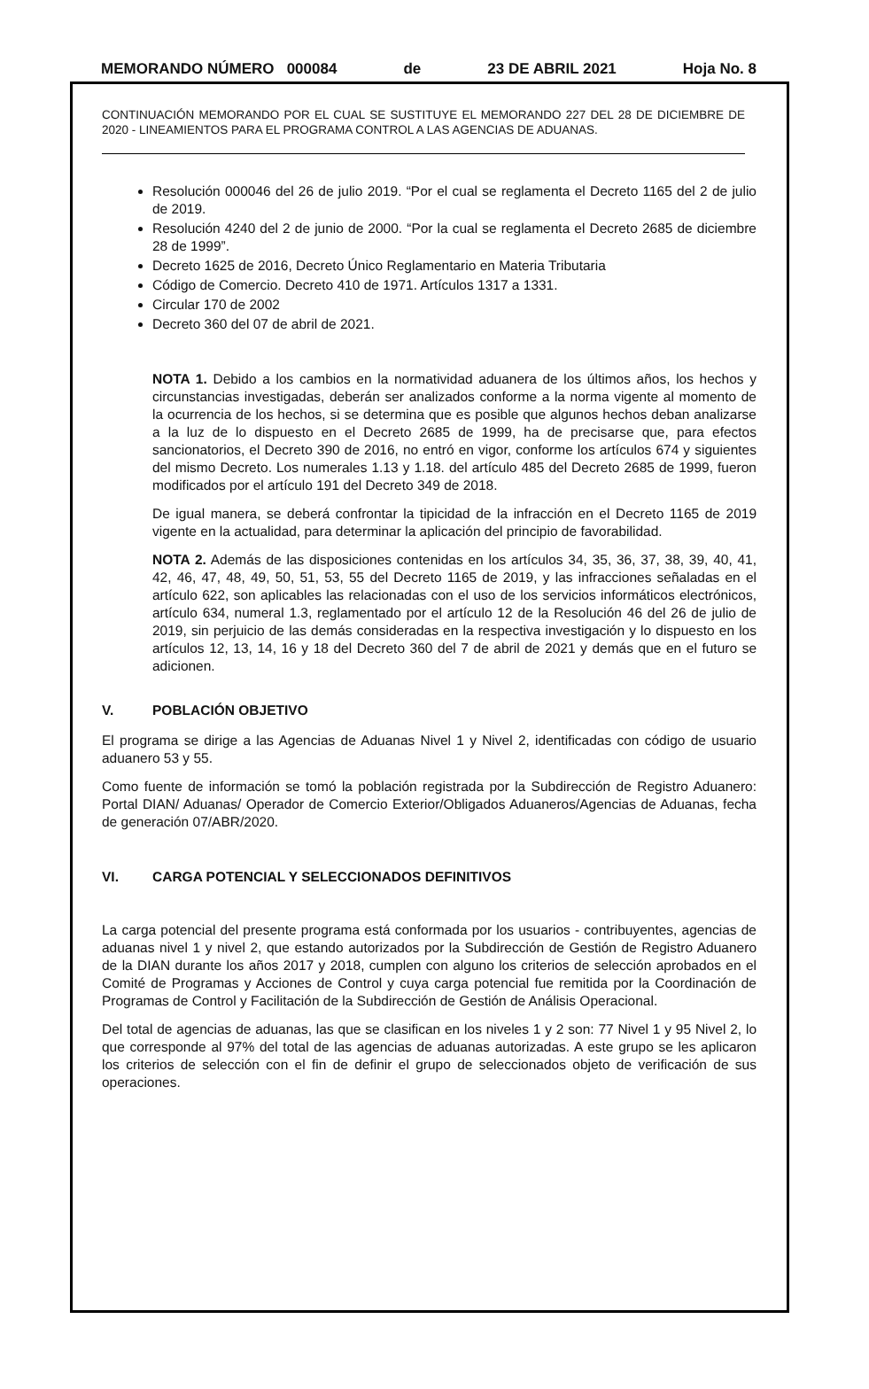MEMORANDO NÚMERO 000084 de 23 DE ABRIL 2021 Hoja No. 8
CONTINUACIÓN MEMORANDO POR EL CUAL SE SUSTITUYE EL MEMORANDO 227 DEL 28 DE DICIEMBRE DE 2020 - LINEAMIENTOS PARA EL PROGRAMA CONTROL A LAS AGENCIAS DE ADUANAS.
Resolución 000046 del 26 de julio 2019. “Por el cual se reglamenta el Decreto 1165 del 2 de julio de 2019.
Resolución 4240 del 2 de junio de 2000. “Por la cual se reglamenta el Decreto 2685 de diciembre 28 de 1999”.
Decreto 1625 de 2016, Decreto Único Reglamentario en Materia Tributaria
Código de Comercio. Decreto 410 de 1971. Artículos 1317 a 1331.
Circular 170 de 2002
Decreto 360 del 07 de abril de 2021.
NOTA 1. Debido a los cambios en la normatividad aduanera de los últimos años, los hechos y circunstancias investigadas, deberán ser analizados conforme a la norma vigente al momento de la ocurrencia de los hechos, si se determina que es posible que algunos hechos deban analizarse a la luz de lo dispuesto en el Decreto 2685 de 1999, ha de precisarse que, para efectos sancionatorios, el Decreto 390 de 2016, no entró en vigor, conforme los artículos 674 y siguientes del mismo Decreto. Los numerales 1.13 y 1.18. del artículo 485 del Decreto 2685 de 1999, fueron modificados por el artículo 191 del Decreto 349 de 2018.
De igual manera, se deberá confrontar la tipicidad de la infracción en el Decreto 1165 de 2019 vigente en la actualidad, para determinar la aplicación del principio de favorabilidad.
NOTA 2. Además de las disposiciones contenidas en los artículos 34, 35, 36, 37, 38, 39, 40, 41, 42, 46, 47, 48, 49, 50, 51, 53, 55 del Decreto 1165 de 2019, y las infracciones señaladas en el artículo 622, son aplicables las relacionadas con el uso de los servicios informáticos electrónicos, artículo 634, numeral 1.3, reglamentado por el artículo 12 de la Resolución 46 del 26 de julio de 2019, sin perjuicio de las demás consideradas en la respectiva investigación y lo dispuesto en los artículos 12, 13, 14, 16 y 18 del Decreto 360 del 7 de abril de 2021 y demás que en el futuro se adicionen.
V. POBLACIÓN OBJETIVO
El programa se dirige a las Agencias de Aduanas Nivel 1 y Nivel 2, identificadas con código de usuario aduanero 53 y 55.
Como fuente de información se tomó la población registrada por la Subdirección de Registro Aduanero: Portal DIAN/ Aduanas/ Operador de Comercio Exterior/Obligados Aduaneros/Agencias de Aduanas, fecha de generación 07/ABR/2020.
VI. CARGA POTENCIAL Y SELECCIONADOS DEFINITIVOS
La carga potencial del presente programa está conformada por los usuarios - contribuyentes, agencias de aduanas nivel 1 y nivel 2, que estando autorizados por la Subdirección de Gestión de Registro Aduanero de la DIAN durante los años 2017 y 2018, cumplen con alguno los criterios de selección aprobados en el Comité de Programas y Acciones de Control y cuya carga potencial fue remitida por la Coordinación de Programas de Control y Facilitación de la Subdirección de Gestión de Análisis Operacional.
Del total de agencias de aduanas, las que se clasifican en los niveles 1 y 2 son: 77 Nivel 1 y 95 Nivel 2, lo que corresponde al 97% del total de las agencias de aduanas autorizadas. A este grupo se les aplicaron los criterios de selección con el fin de definir el grupo de seleccionados objeto de verificación de sus operaciones.